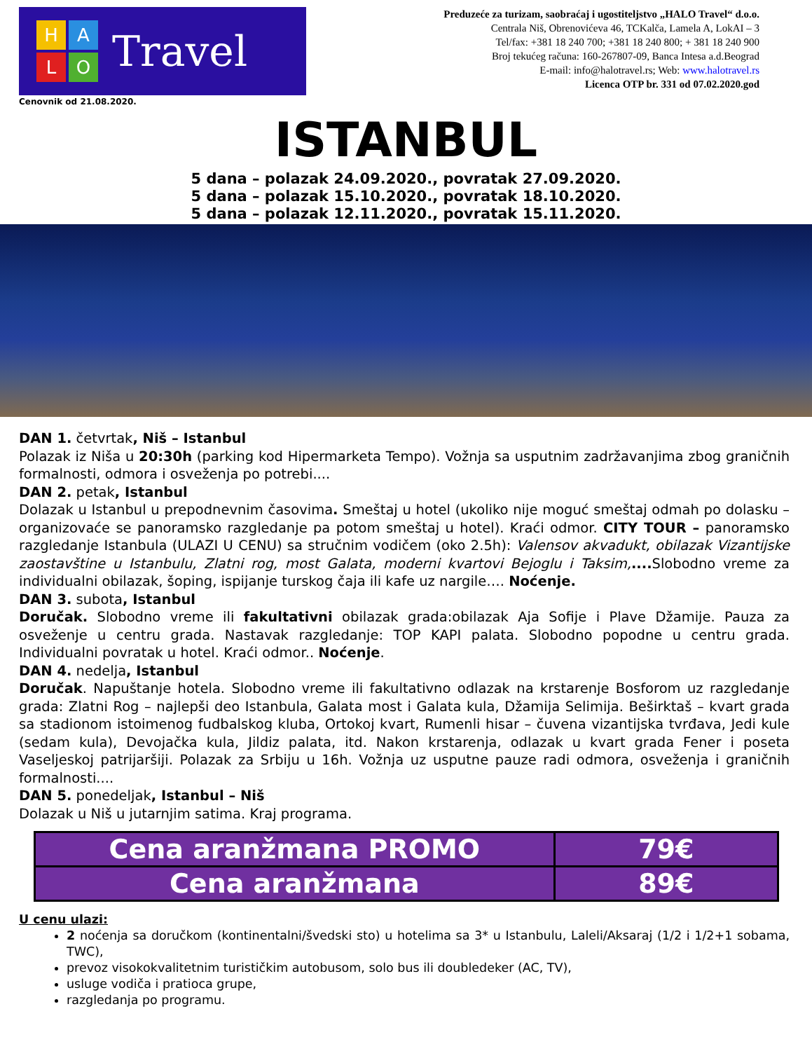HALO
Travel
Preduzeće za turizam, saobraćaj i ugostiteljstvo „HALO Travel“ d.o.o.
Centrala Niš, Obrenovićeva 46, TCKalča, Lamela A, LokAI – 3
Tel/fax: +381 18 240 700; +381 18 240 800; + 381 18 240 900
Broj tekućeg računa: 160-267807-09, Banca Intesa a.d.Beograd
E-mail: info@halotravel.rs; Web: www.halotravel.rs
Licenca OTP br. 331 od 07.02.2020.god
Cenovnik od 21.08.2020.
ISTANBUL
5 dana – polazak 24.09.2020., povratak 27.09.2020.
5 dana – polazak 15.10.2020., povratak 18.10.2020.
5 dana – polazak 12.11.2020., povratak 15.11.2020.
DAN 1. četvrtak, Niš – Istanbul
Polazak iz Niša u 20:30h (parking kod Hipermarketa Tempo). Vožnja sa usputnim zadržavanjima zbog graničnih formalnosti, odmora i osveženja po potrebi....
DAN 2. petak, Istanbul
Dolazak u Istanbul u prepodnevnim časovima. Smeštaj u hotel (ukoliko nije moguć smeštaj odmah po dolasku – organizovaće se panoramsko razgledanje pa potom smeštaj u hotel). Kraći odmor. CITY TOUR – panoramsko razgledanje Istanbula (ULAZI U CENU) sa stručnim vodičem (oko 2.5h): Valensov akvadukt, obilazak Vizantijske zaostavštine u Istanbulu, Zlatni rog, most Galata, moderni kvartovi Bejoglu i Taksim,.... Slobodno vreme za individualni obilazak, šoping, ispijanje turskog čaja ili kafe uz nargile…. Noćenje.
DAN 3. subota, Istanbul
Doručak. Slobodno vreme ili fakultativni obilazak grada:obilazak Aja Sofije i Plave Džamije. Pauza za osveženje u centru grada. Nastavak razgledanje: TOP KAPI palata. Slobodno popodne u centru grada. Individualni povratak u hotel. Kraći odmor.. Noćenje.
DAN 4. nedelja, Istanbul
Doručak. Napuštanje hotela. Slobodno vreme ili fakultativno odlazak na krstarenje Bosforom uz razgledanje grada: Zlatni Rog – najlepši deo Istanbula, Galata most i Galata kula, Džamija Selimija. Beširktaš – kvart grada sa stadionom istoimenog fudbalskog kluba, Ortokoj kvart, Rumenli hisar – čuvena vizantijska tvrđava, Jedi kule (sedam kula), Devojačka kula, Jildiz palata, itd. Nakon krstarenja, odlazak u kvart grada Fener i poseta Vaseljeskoj patrijaršiji. Polazak za Srbiju u 16h. Vožnja uz usputne pauze radi odmora, osveženja i graničnih formalnosti....
DAN 5. ponedeljak, Istanbul – Niš
Dolazak u Niš u jutarnjim satima. Kraj programa.
| Cena aranžmana PROMO | 79€ |
| Cena aranžmana | 89€ |
U cenu ulazi:
2 noćenja sa doručkom (kontinentalni/švedski sto) u hotelima sa 3* u Istanbulu, Laleli/Aksaraj (1/2 i 1/2+1 sobama, TWC),
prevoz visokokvalitetnim turističkim autobusom, solo bus ili doubledeker (AC, TV),
usluge vodiča i pratioca grupe,
razgledanja po programu.